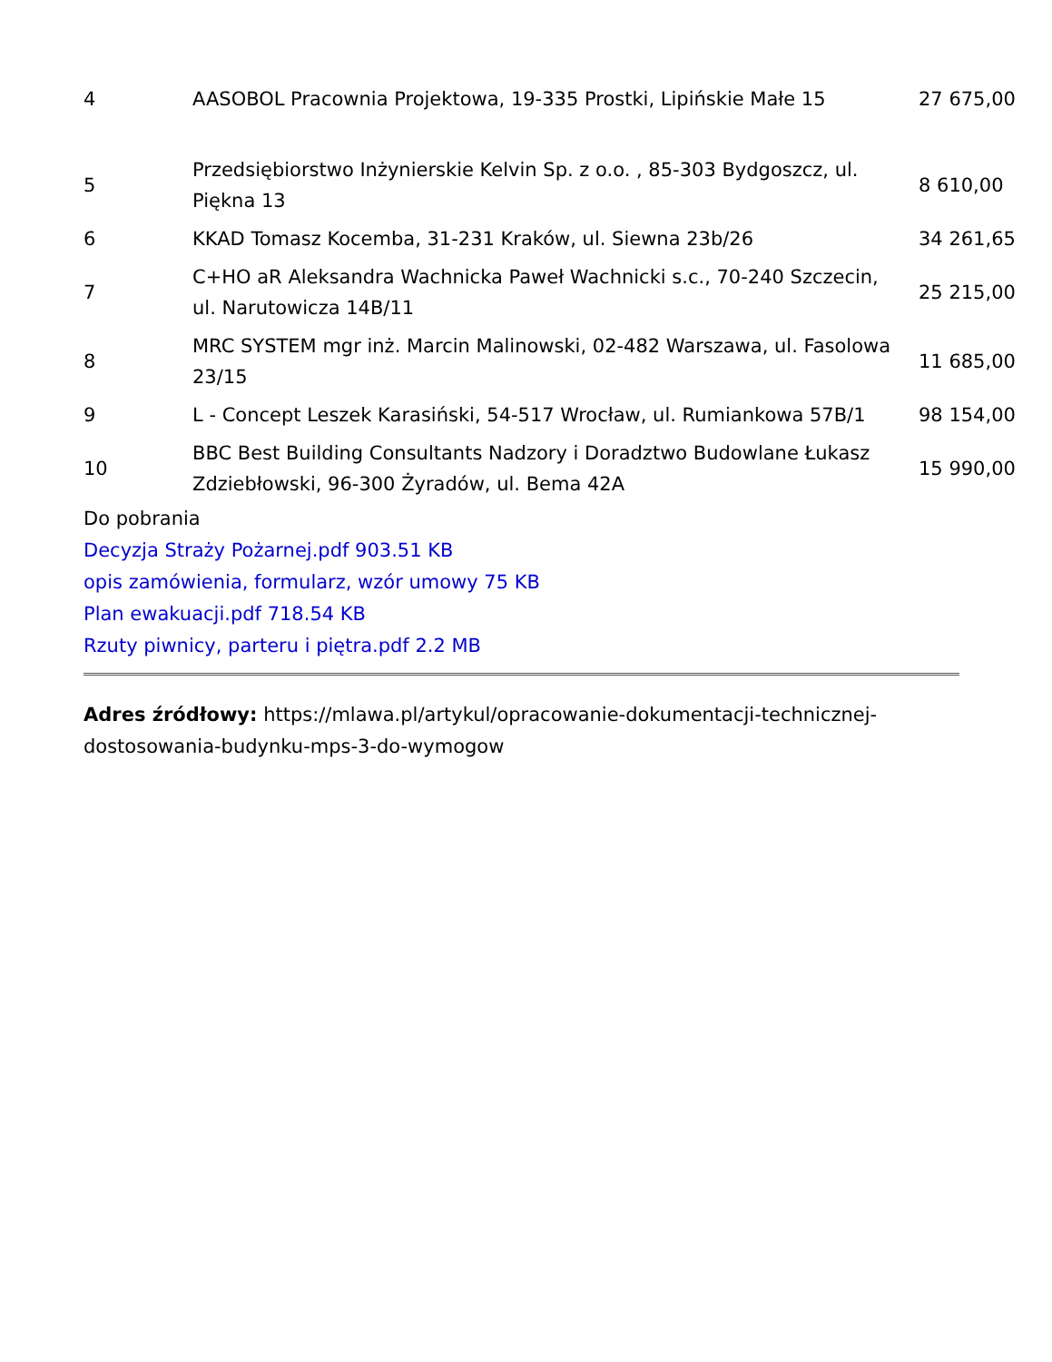| 4 | AASOBOL Pracownia Projektowa, 19-335 Prostki, Lipińskie Małe 15 | 27 675,00 |
| 5 | Przedsiębiorstwo Inżynierskie Kelvin Sp. z o.o. , 85-303 Bydgoszcz, ul. Piękna 13 | 8 610,00 |
| 6 | KKAD Tomasz Kocemba, 31-231 Kraków, ul. Siewna 23b/26 | 34 261,65 |
| 7 | C+HO aR Aleksandra Wachnicka Paweł Wachnicki s.c., 70-240 Szczecin, ul. Narutowicza 14B/11 | 25 215,00 |
| 8 | MRC SYSTEM mgr inż. Marcin Malinowski, 02-482 Warszawa, ul. Fasolowa 23/15 | 11 685,00 |
| 9 | L - Concept Leszek Karasiński, 54-517 Wrocław, ul. Rumiankowa 57B/1 | 98 154,00 |
| 10 | BBC Best Building Consultants Nadzory i Doradztwo Budowlane Łukasz Zdziebłowski, 96-300 Żyradów, ul. Bema 42A | 15 990,00 |
Do pobrania
Decyzja Straży Pożarnej.pdf 903.51 KB
opis zamówienia, formularz, wzór umowy 75 KB
Plan ewakuacji.pdf 718.54 KB
Rzuty piwnicy, parteru i piętra.pdf 2.2 MB
Adres źródłowy: https://mlawa.pl/artykul/opracowanie-dokumentacji-technicznej-dostosowania-budynku-mps-3-do-wymogow